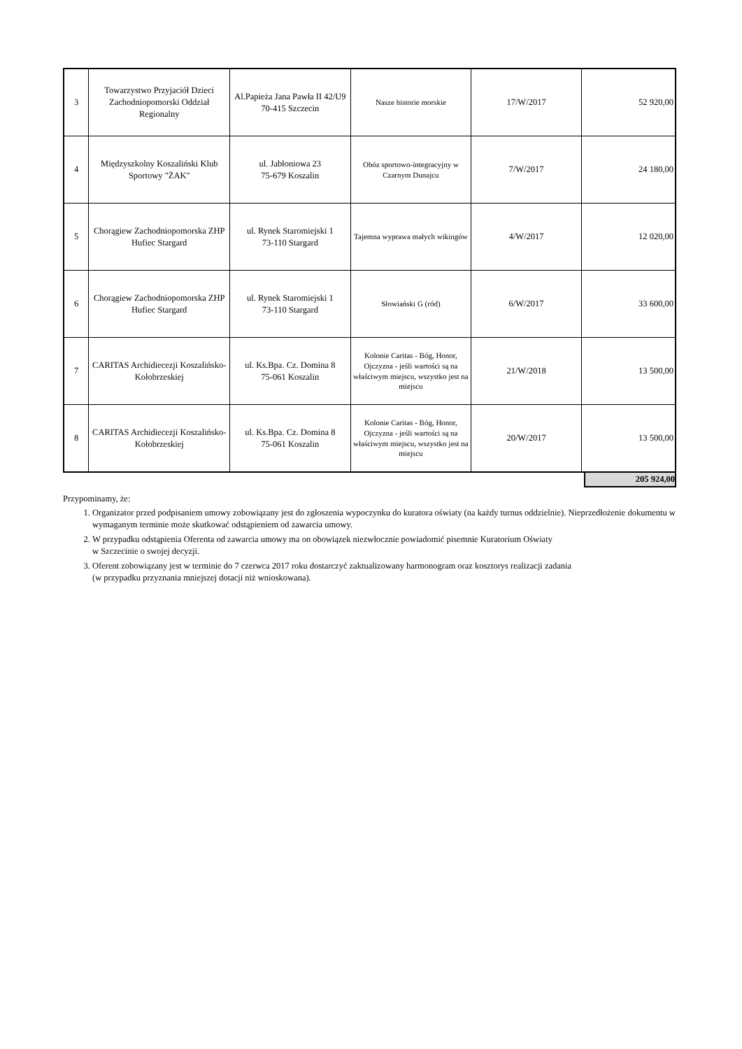| 3 | Towarzystwo Przyjaciół Dzieci Zachodniopomorski Oddział Regionalny | Al.Papieża Jana Pawła II 42/U9 70-415 Szczecin | Nasze historie morskie | 17/W/2017 | 52 920,00 |
| 4 | Międzyszkolny Koszaliński Klub Sportowy "ŻAK" | ul. Jabłoniowa 23 75-679 Koszalin | Obóz sportowo-integracyjny w Czarnym Dunajcu | 7/W/2017 | 24 180,00 |
| 5 | Chorągiew Zachodniopomorska ZHP Hufiec Stargard | ul. Rynek Staromiejski 1 73-110 Stargard | Tajemna wyprawa małych wikingów | 4/W/2017 | 12 020,00 |
| 6 | Chorągiew Zachodniopomorska ZHP Hufiec Stargard | ul. Rynek Staromiejski 1 73-110 Stargard | Słowiański G (ród) | 6/W/2017 | 33 600,00 |
| 7 | CARITAS Archidiecezji Koszalińsko-Kołobrzeskiej | ul. Ks.Bpa. Cz. Domina 8 75-061 Koszalin | Kolonie Caritas - Bóg, Honor, Ojczyzna - jeśli wartości są na właściwym miejscu, wszystko jest na miejscu | 21/W/2018 | 13 500,00 |
| 8 | CARITAS Archidiecezji Koszalińsko-Kołobrzeskiej | ul. Ks.Bpa. Cz. Domina 8 75-061 Koszalin | Kolonie Caritas - Bóg, Honor, Ojczyzna - jeśli wartości są na właściwym miejscu, wszystko jest na miejscu | 20/W/2017 | 13 500,00 |
205 924,00
Przypominamy, że:
1. Organizator przed podpisaniem umowy zobowiązany jest do zgłoszenia wypoczynku do kuratora oświaty (na każdy turnus oddzielnie). Nieprzedłożenie dokumentu w wymaganym terminie może skutkować odstąpieniem od zawarcia umowy.
2. W przypadku odstąpienia Oferenta od zawarcia umowy ma on obowiązek niezwłocznie powiadomić pisemnie Kuratorium Oświaty
w Szczecinie o swojej decyzji.
3. Oferent zobowiązany jest w terminie do 7 czerwca 2017 roku dostarczyć zaktualizowany harmonogram oraz kosztorys realizacji zadania
(w przypadku przyznania mniejszej dotacji niż wnioskowana).